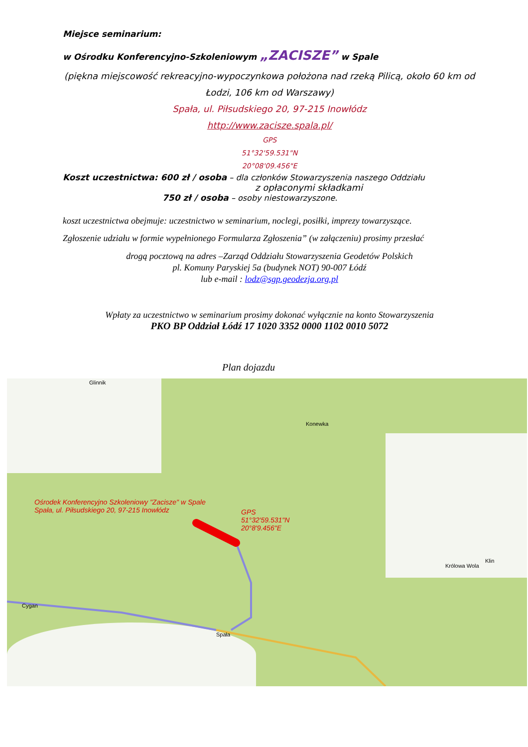Miejsce seminarium:
w Ośrodku Konferencyjno-Szkoleniowym „ZACISZE” w Spale
(piękna miejscowość rekreacyjno-wypoczynkowa położona nad rzeką Pilicą, około 60 km od Łodzi, 106 km od Warszawy)
Spała, ul. Piłsudskiego 20, 97-215 Inowłódz
http://www.zacisze.spala.pl/
GPS
51°32'59.531"N
20°08'09.456"E
Koszt uczestnictwa: 600 zł / osoba – dla członków Stowarzyszenia naszego Oddziału
z opłaconymi składkami
750 zł / osoba – osoby niestowarzyszone.
koszt uczestnictwa obejmuje: uczestnictwo w seminarium, noclegi, posiłki, imprezy towarzyszące.
Zgłoszenie udziału w formie wypełnionego Formularza Zgłoszenia” (w załączeniu) prosimy przesłać
drogą pocztową na adres –Zarząd Oddziału Stowarzyszenia Geodetów Polskich
pl. Komuny Paryskiej 5a (budynek NOT) 90-007 Łódź
lub e-mail : lodz@sgp.geodezja.org.pl
Wpłaty za uczestnictwo w seminarium prosimy dokonać wyłącznie na konto Stowarzyszenia
PKO BP Oddział Łódź 17 1020 3352 0000 1102 0010 5072
Plan dojazdu
Konewka
Glinnik
Królowa Wola
Klin
Cygan
Spała
Ośrodek Konferencyjno Szkoleniowy "Zacisze" w Spale
Spała, ul. Piłsudskiego 20, 97-215 Inowłódz
GPS
51°32'59.531"N
20°8'9.456"E